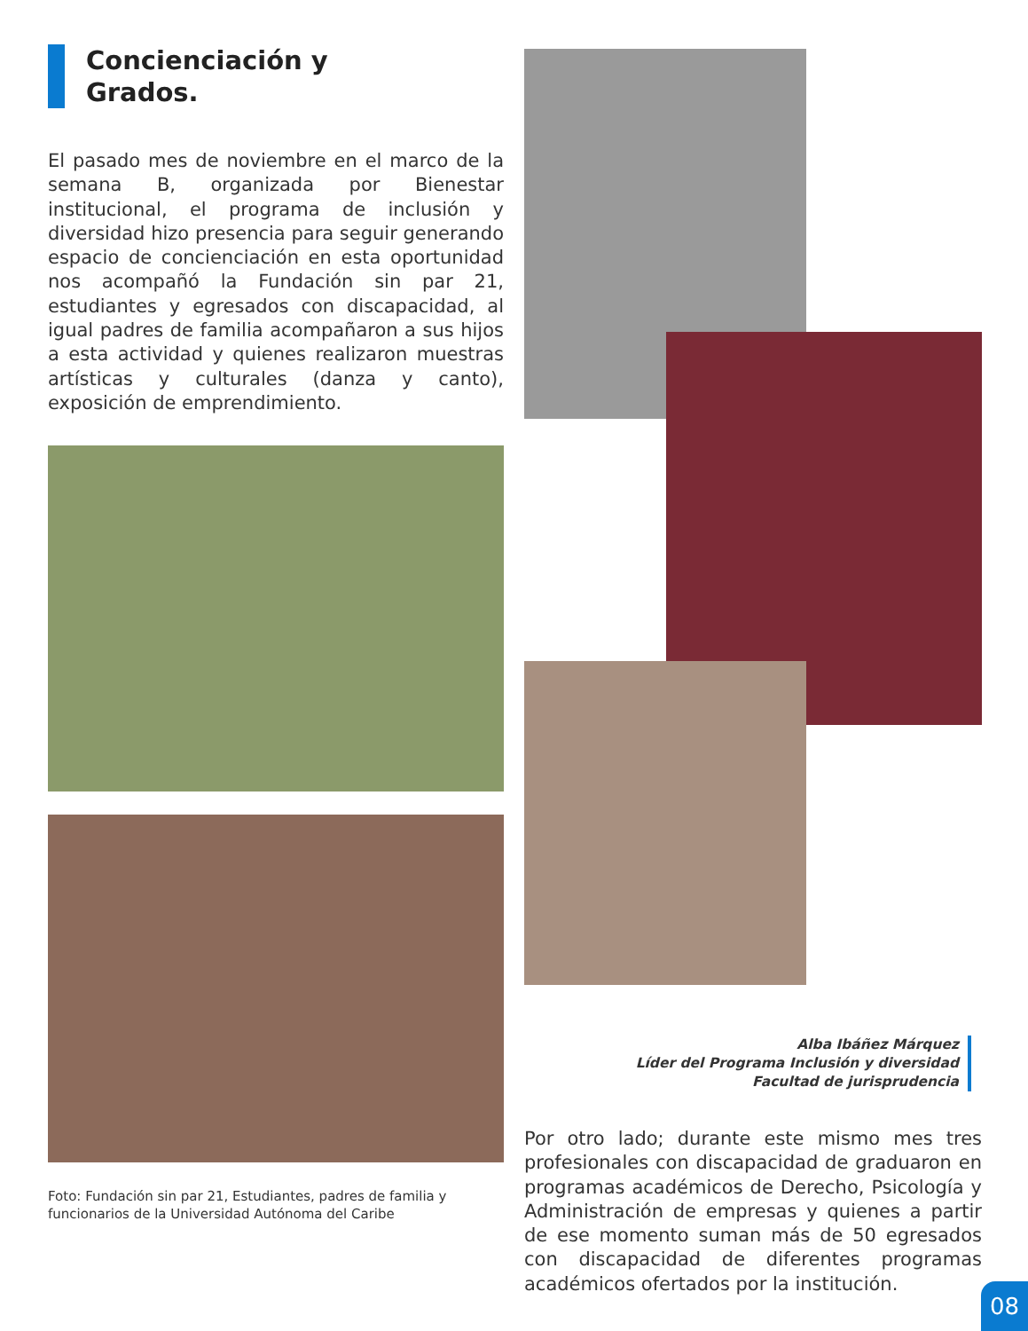Concienciación y
Grados.
El pasado mes de noviembre en el marco de la semana B, organizada por Bienestar institucional, el programa de inclusión y diversidad hizo presencia para seguir generando espacio de concienciación en esta oportunidad nos acompañó la Fundación sin par 21, estudiantes y egresados con discapacidad, al igual padres de familia acompañaron a sus hijos a esta actividad y quienes realizaron muestras artísticas y culturales (danza y canto), exposición de emprendimiento.
Foto: Fundación sin par 21, Estudiantes, padres de familia y funcionarios de la Universidad Autónoma del Caribe
Alba Ibáñez Márquez
Líder del Programa Inclusión y diversidad
Facultad de jurisprudencia
Por otro lado; durante este mismo mes tres profesionales con discapacidad de graduaron en programas académicos de Derecho, Psicología y Administración de empresas y quienes a partir de ese momento suman más de 50 egresados con discapacidad de diferentes programas académicos ofertados por la institución.
08